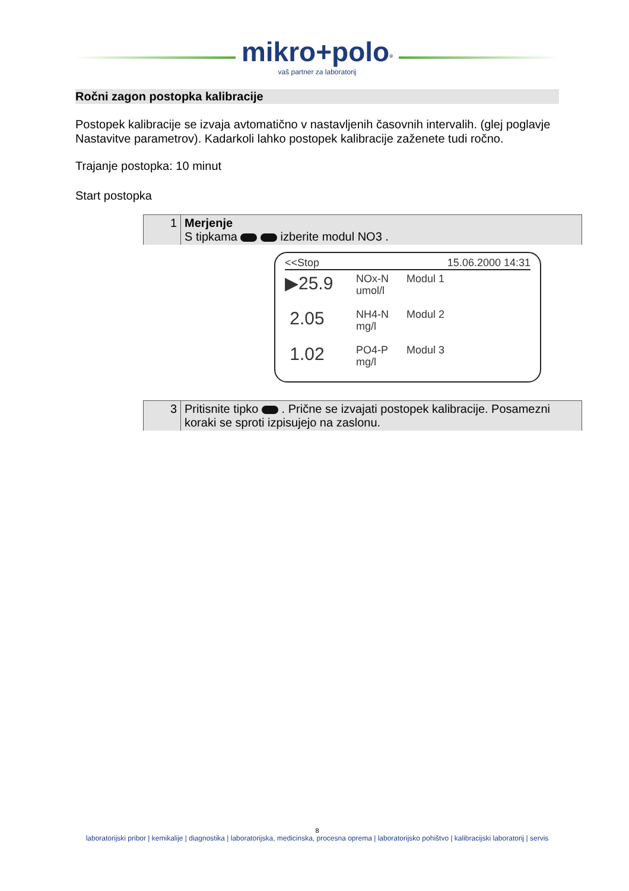mikro+polo<sup>®</sup>
vaš partner za laboratorij
Ročni zagon postopka kalibracije
Postopek kalibracije se izvaja avtomatično v nastavljenih časovnih intervalih. (glej poglavje Nastavitve parametrov). Kadarkoli lahko postopek kalibracije zaženete tudi ročno.
Trajanje postopka: 10 minut
Start postopka
| 1 | Merjenje S tipkama izberite modul NO3 . |
<<Stop 15.06.2000 14:31
▶25.9 NOx-N
umol/l Modul 1
2.05 NH4-N
mg/l Modul 2
1.02 PO4-P
mg/l Modul 3
| 3 | Pritisnite tipko . Prične se izvajati postopek kalibracije. Posamezni koraki se sproti izpisujejo na zaslonu. |
8
laboratorijski pribor | kemikalije | diagnostika | laboratorijska, medicinska, procesna oprema | laboratorijsko pohištvo | kalibracijski laboratorij | servis